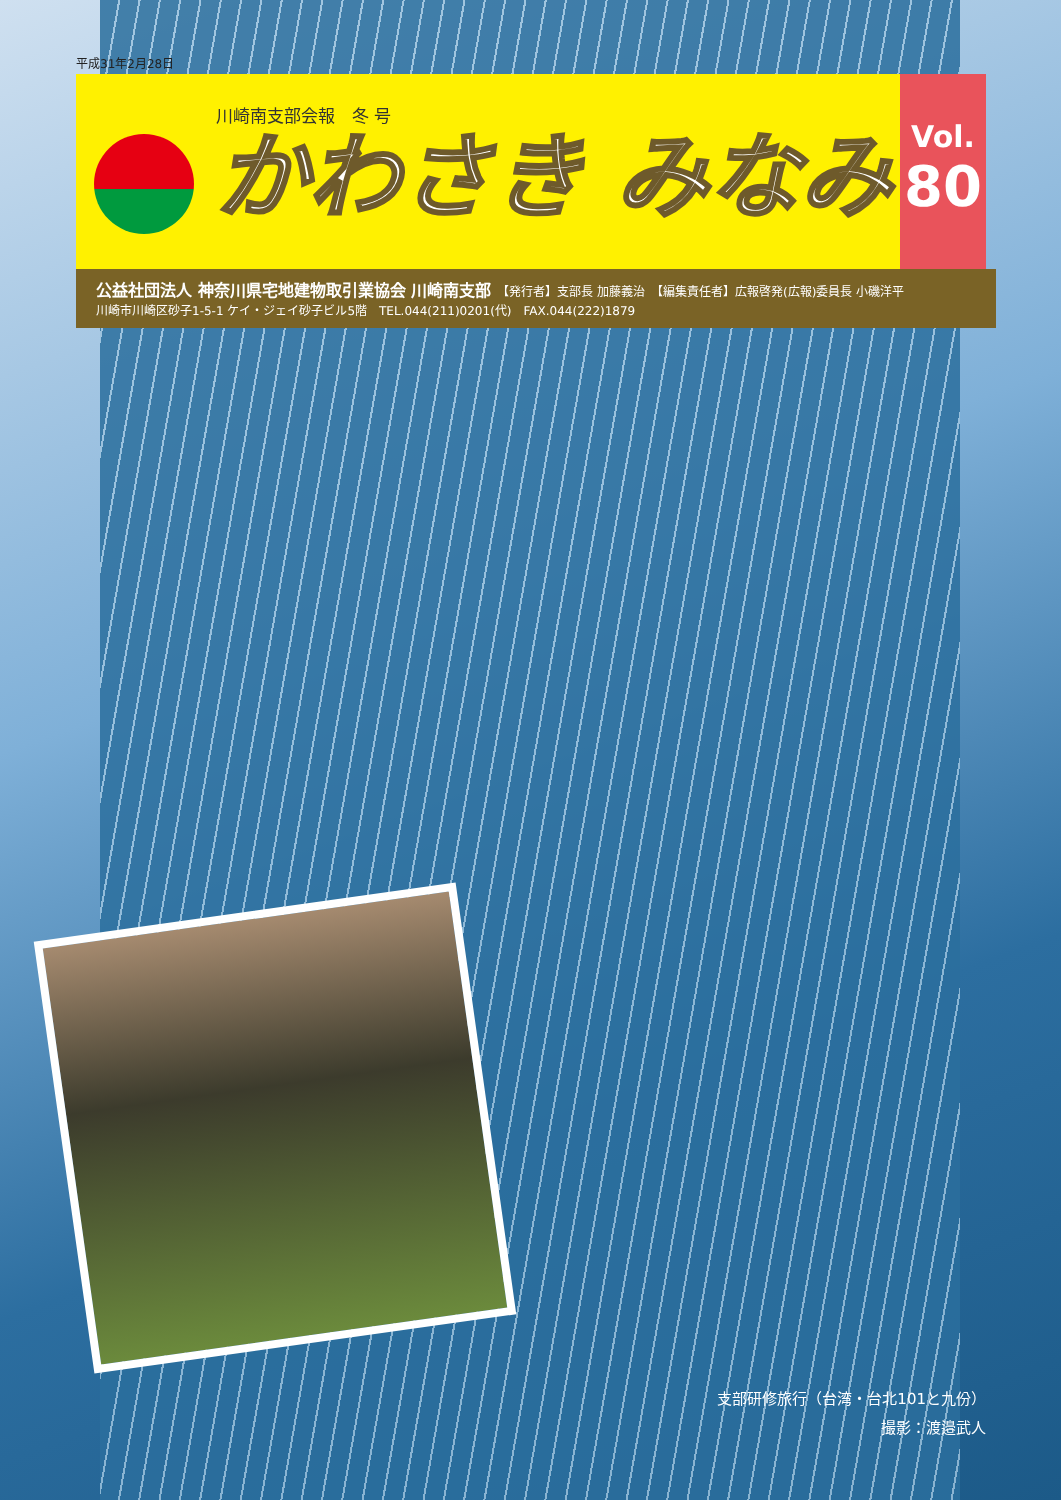平成31年2月28日
川崎南支部会報　冬 号
かわさき みなみ
Vol.
80
公益社団法人 神奈川県宅地建物取引業協会 川崎南支部　【発行者】支部長 加藤義治　【編集責任者】広報啓発(広報)委員長 小磯洋平
川崎市川崎区砂子1-5-1 ケイ・ジェイ砂子ビル5階　TEL.044(211)0201(代)　FAX.044(222)1879
支部研修旅行（台湾・台北101と九份）
撮影：渡邉武人